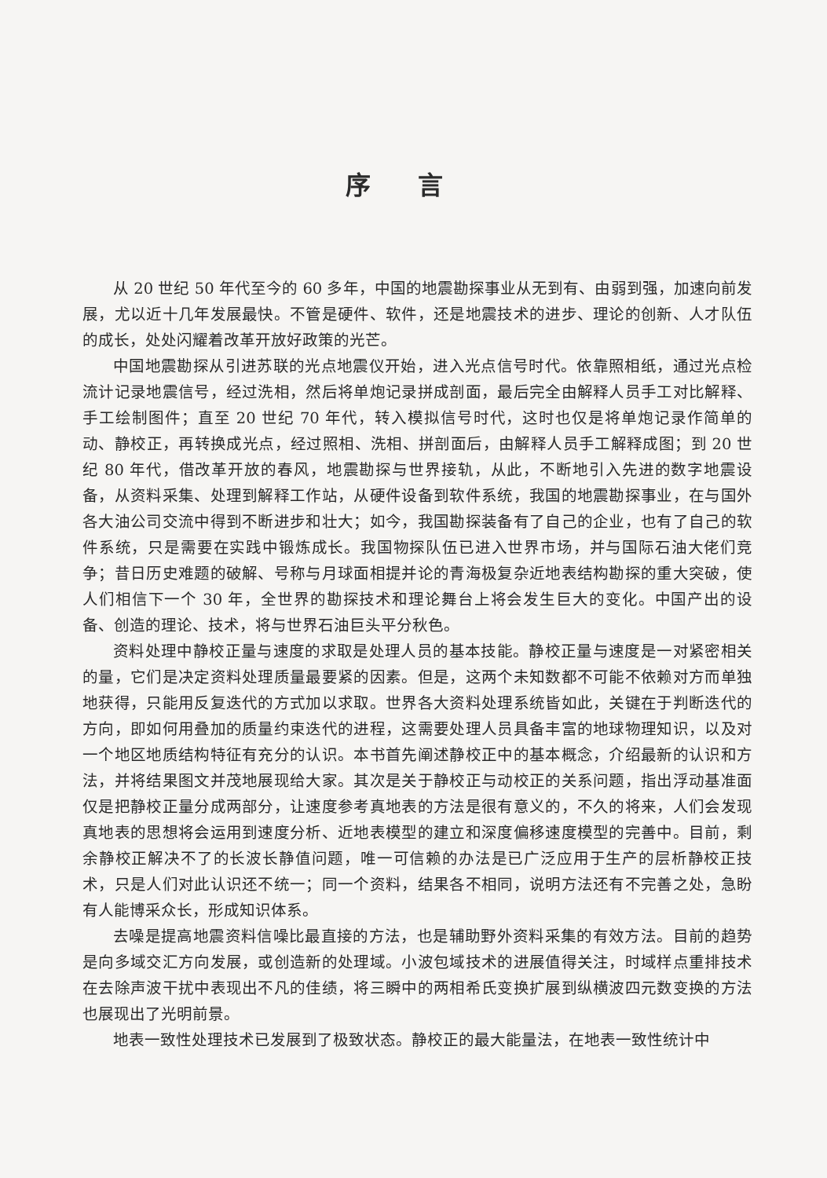序言
从 20 世纪 50 年代至今的 60 多年，中国的地震勘探事业从无到有、由弱到强，加速向前发展，尤以近十几年发展最快。不管是硬件、软件，还是地震技术的进步、理论的创新、人才队伍的成长，处处闪耀着改革开放好政策的光芒。
中国地震勘探从引进苏联的光点地震仪开始，进入光点信号时代。依靠照相纸，通过光点检流计记录地震信号，经过洗相，然后将单炮记录拼成剖面，最后完全由解释人员手工对比解释、手工绘制图件；直至 20 世纪 70 年代，转入模拟信号时代，这时也仅是将单炮记录作简单的动、静校正，再转换成光点，经过照相、洗相、拼剖面后，由解释人员手工解释成图；到 20 世纪 80 年代，借改革开放的春风，地震勘探与世界接轨，从此，不断地引入先进的数字地震设备，从资料采集、处理到解释工作站，从硬件设备到软件系统，我国的地震勘探事业，在与国外各大油公司交流中得到不断进步和壮大；如今，我国勘探装备有了自己的企业，也有了自己的软件系统，只是需要在实践中锻炼成长。我国物探队伍已进入世界市场，并与国际石油大佬们竞争；昔日历史难题的破解、号称与月球面相提并论的青海极复杂近地表结构勘探的重大突破，使人们相信下一个 30 年，全世界的勘探技术和理论舞台上将会发生巨大的变化。中国产出的设备、创造的理论、技术，将与世界石油巨头平分秋色。
资料处理中静校正量与速度的求取是处理人员的基本技能。静校正量与速度是一对紧密相关的量，它们是决定资料处理质量最要紧的因素。但是，这两个未知数都不可能不依赖对方而单独地获得，只能用反复迭代的方式加以求取。世界各大资料处理系统皆如此，关键在于判断迭代的方向，即如何用叠加的质量约束迭代的进程，这需要处理人员具备丰富的地球物理知识，以及对一个地区地质结构特征有充分的认识。本书首先阐述静校正中的基本概念，介绍最新的认识和方法，并将结果图文并茂地展现给大家。其次是关于静校正与动校正的关系问题，指出浮动基准面仅是把静校正量分成两部分，让速度参考真地表的方法是很有意义的，不久的将来，人们会发现真地表的思想将会运用到速度分析、近地表模型的建立和深度偏移速度模型的完善中。目前，剩余静校正解决不了的长波长静值问题，唯一可信赖的办法是已广泛应用于生产的层析静校正技术，只是人们对此认识还不统一；同一个资料，结果各不相同，说明方法还有不完善之处，急盼有人能博采众长，形成知识体系。
去噪是提高地震资料信噪比最直接的方法，也是辅助野外资料采集的有效方法。目前的趋势是向多域交汇方向发展，或创造新的处理域。小波包域技术的进展值得关注，时域样点重排技术在去除声波干扰中表现出不凡的佳绩，将三瞬中的两相希氏变换扩展到纵横波四元数变换的方法也展现出了光明前景。
地表一致性处理技术已发展到了极致状态。静校正的最大能量法，在地表一致性统计中